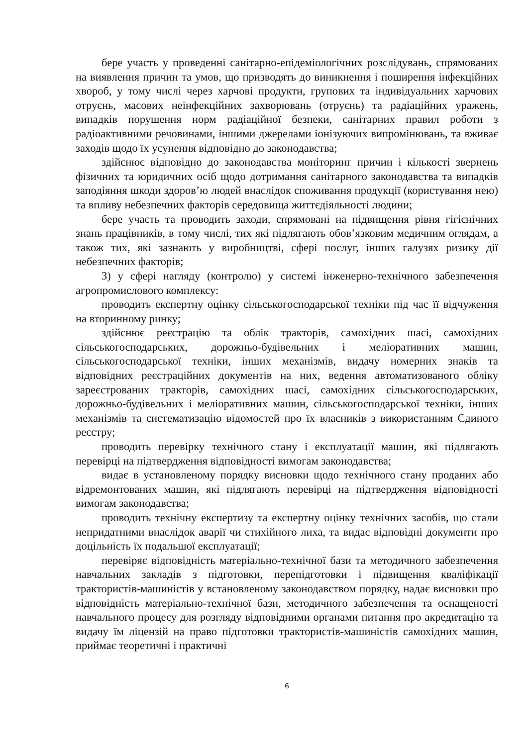бере участь у проведенні санітарно-епідеміологічних розслідувань, спрямованих на виявлення причин та умов, що призводять до виникнення і поширення інфекційних хвороб, у тому числі через харчові продукти, групових та індивідуальних харчових отруєнь, масових неінфекційних захворювань (отруєнь) та радіаційних уражень, випадків порушення норм радіаційної безпеки, санітарних правил роботи з радіоактивними речовинами, іншими джерелами іонізуючих випромінювань, та вживає заходів щодо їх усунення відповідно до законодавства;
здійснює відповідно до законодавства моніторинг причин і кількості звернень фізичних та юридичних осіб щодо дотримання санітарного законодавства та випадків заподіяння шкоди здоров’ю людей внаслідок споживання продукції (користування нею) та впливу небезпечних факторів середовища життєдіяльності людини;
бере участь та проводить заходи, спрямовані на підвищення рівня гігієнічних знань працівників, в тому числі, тих які підлягають обов’язковим медичним оглядам, а також тих, які зазнають у виробництві, сфері послуг, інших галузях ризику дії небезпечних факторів;
3) у сфері нагляду (контролю) у системі інженерно-технічного забезпечення агропромислового комплексу:
проводить експертну оцінку сільськогосподарської техніки під час її відчуження на вторинному ринку;
здійснює реєстрацію та облік тракторів, самохідних шасі, самохідних сільськогосподарських, дорожньо-будівельних і меліоративних машин, сільськогосподарської техніки, інших механізмів, видачу номерних знаків та відповідних реєстраційних документів на них, ведення автоматизованого обліку зареєстрованих тракторів, самохідних шасі, самохідних сільськогосподарських, дорожньо-будівельних і меліоративних машин, сільськогосподарської техніки, інших механізмів та систематизацію відомостей про їх власників з використанням Єдиного реєстру;
проводить перевірку технічного стану і експлуатації машин, які підлягають перевірці на підтвердження відповідності вимогам законодавства;
видає в установленому порядку висновки щодо технічного стану проданих або відремонтованих машин, які підлягають перевірці на підтвердження відповідності вимогам законодавства;
проводить технічну експертизу та експертну оцінку технічних засобів, що стали непридатними внаслідок аварії чи стихійного лиха, та видає відповідні документи про доцільність їх подальшої експлуатації;
перевіряє відповідність матеріально-технічної бази та методичного забезпечення навчальних закладів з підготовки, перепідготовки і підвищення кваліфікації трактористів-машиністів у встановленому законодавством порядку, надає висновки про відповідність матеріально-технічної бази, методичного забезпечення та оснащеності навчального процесу для розгляду відповідними органами питання про акредитацію та видачу їм ліцензій на право підготовки трактористів-машиністів самохідних машин, приймає теоретичні і практичні
6